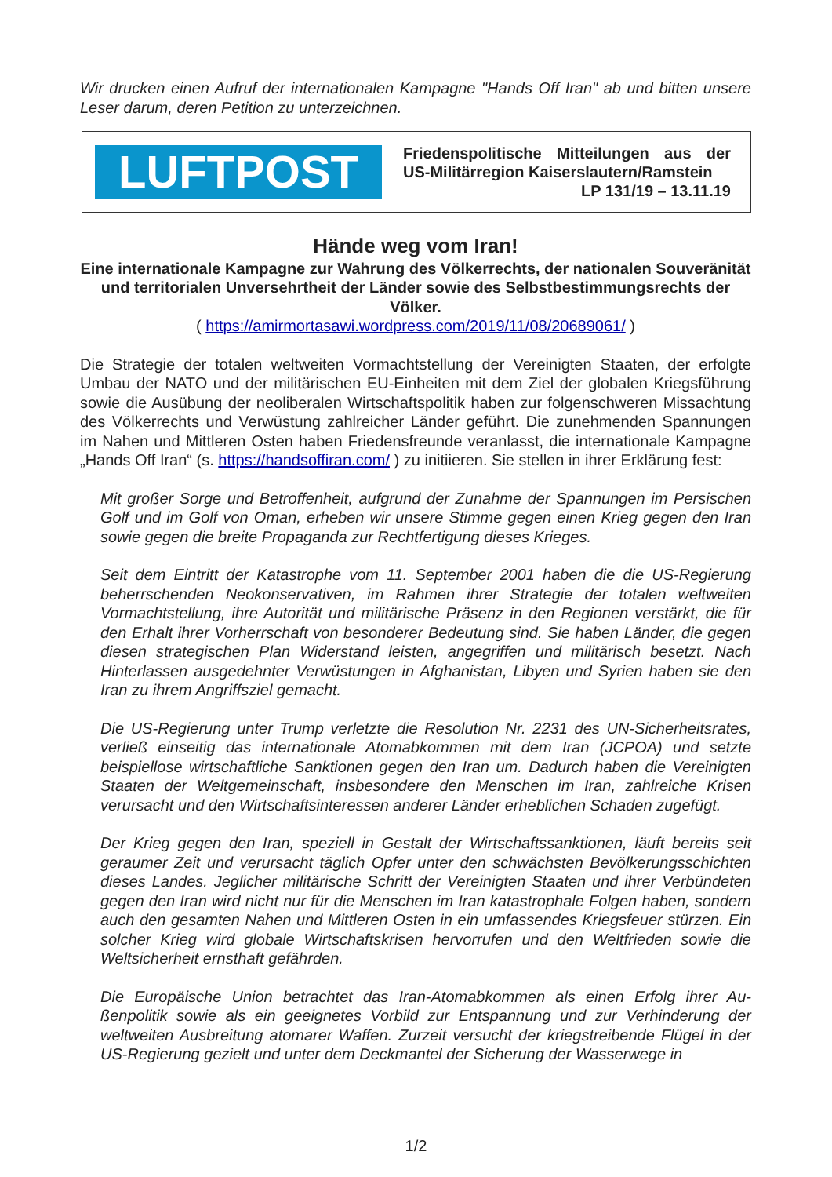Wir drucken einen Aufruf der internationalen Kampagne "Hands Off Iran" ab und bitten un­sere Leser darum, deren Petition zu unterzeichnen.
LUFTPOST
Friedenspolitische Mitteilungen aus der
US-Militärregion Kaiserslautern/Ramstein
LP 131/19 – 13.11.19
Hände weg vom Iran!
Eine internationale Kampagne zur Wahrung des Völkerrechts, der nationalen Souve­ränität und territorialen Unversehrtheit der Länder sowie des Selbstbestimmungs­rechts der Völker.
( https://amirmortasawi.wordpress.com/2019/11/08/20689061/ )
Die Strategie der totalen weltweiten Vormachtstellung der Vereinigten Staaten, der erfolgte Umbau der NATO und der militärischen EU-Einheiten mit dem Ziel der globalen Kriegsfüh­rung sowie die Ausübung der neoliberalen Wirtschaftspolitik haben zur folgenschweren Missachtung des Völkerrechts und Verwüstung zahlreicher Länder geführt. Die zunehmen­den Spannungen im Nahen und Mittleren Osten haben Friedensfreunde veranlasst, die in­ternationale Kampagne „Hands Off Iran“ (s. https://handsoffiran.com/ ) zu initiieren. Sie stellen in ihrer Erklärung fest:
Mit großer Sorge und Betroffenheit, aufgrund der Zunahme der Spannungen im Persi­schen Golf und im Golf von Oman, erheben wir unsere Stimme gegen einen Krieg ge­gen den Iran sowie gegen die breite Propaganda zur Rechtfertigung dieses Krieges.
Seit dem Eintritt der Katastrophe vom 11. September 2001 haben die die US-Regierung beherrschenden Neokonservativen, im Rahmen ihrer Strategie der totalen weltweiten Vormachtstellung, ihre Autorität und militärische Präsenz in den Regionen verstärkt, die für den Erhalt ihrer Vorherrschaft von besonderer Bedeutung sind. Sie haben Länder, die gegen diesen strategischen Plan Widerstand leisten, angegriffen und militärisch be­setzt. Nach Hinterlassen ausgedehnter Verwüstungen in Afghanistan, Libyen und Syri­en haben sie den Iran zu ihrem Angriffsziel gemacht.
Die US-Regierung unter Trump verletzte die Resolution Nr. 2231 des UN-Sicherheitsra­tes, verließ einseitig das internationale Atomabkommen mit dem Iran (JCPOA) und setzte beispiellose wirtschaftliche Sanktionen gegen den Iran um. Dadurch haben die Vereinigten Staaten der Weltgemeinschaft, insbesondere den Menschen im Iran, zahl­reiche Krisen verursacht und den Wirtschaftsinteressen anderer Länder erheblichen Schaden zugefügt.
Der Krieg gegen den Iran, speziell in Gestalt der Wirtschaftssanktionen, läuft bereits seit geraumer Zeit und verursacht täglich Opfer unter den schwächsten Bevölkerungs­schichten dieses Landes. Jeglicher militärische Schritt der Vereinigten Staaten und ih­rer Verbündeten gegen den Iran wird nicht nur für die Menschen im Iran katastrophale Folgen haben, sondern auch den gesamten Nahen und Mittleren Osten in ein umfas­sendes Kriegsfeuer stürzen. Ein solcher Krieg wird globale Wirtschaftskrisen hervorru­fen und den Weltfrieden sowie die Weltsicherheit ernsthaft gefährden.
Die Europäische Union betrachtet das Iran-Atomabkommen als einen Erfolg ihrer Au­ßenpolitik sowie als ein geeignetes Vorbild zur Entspannung und zur Verhinderung der weltweiten Ausbreitung atomarer Waffen. Zurzeit versucht der kriegstreibende Flügel in der US-Regierung gezielt und unter dem Deckmantel der Sicherung der Wasserwege in
1/2